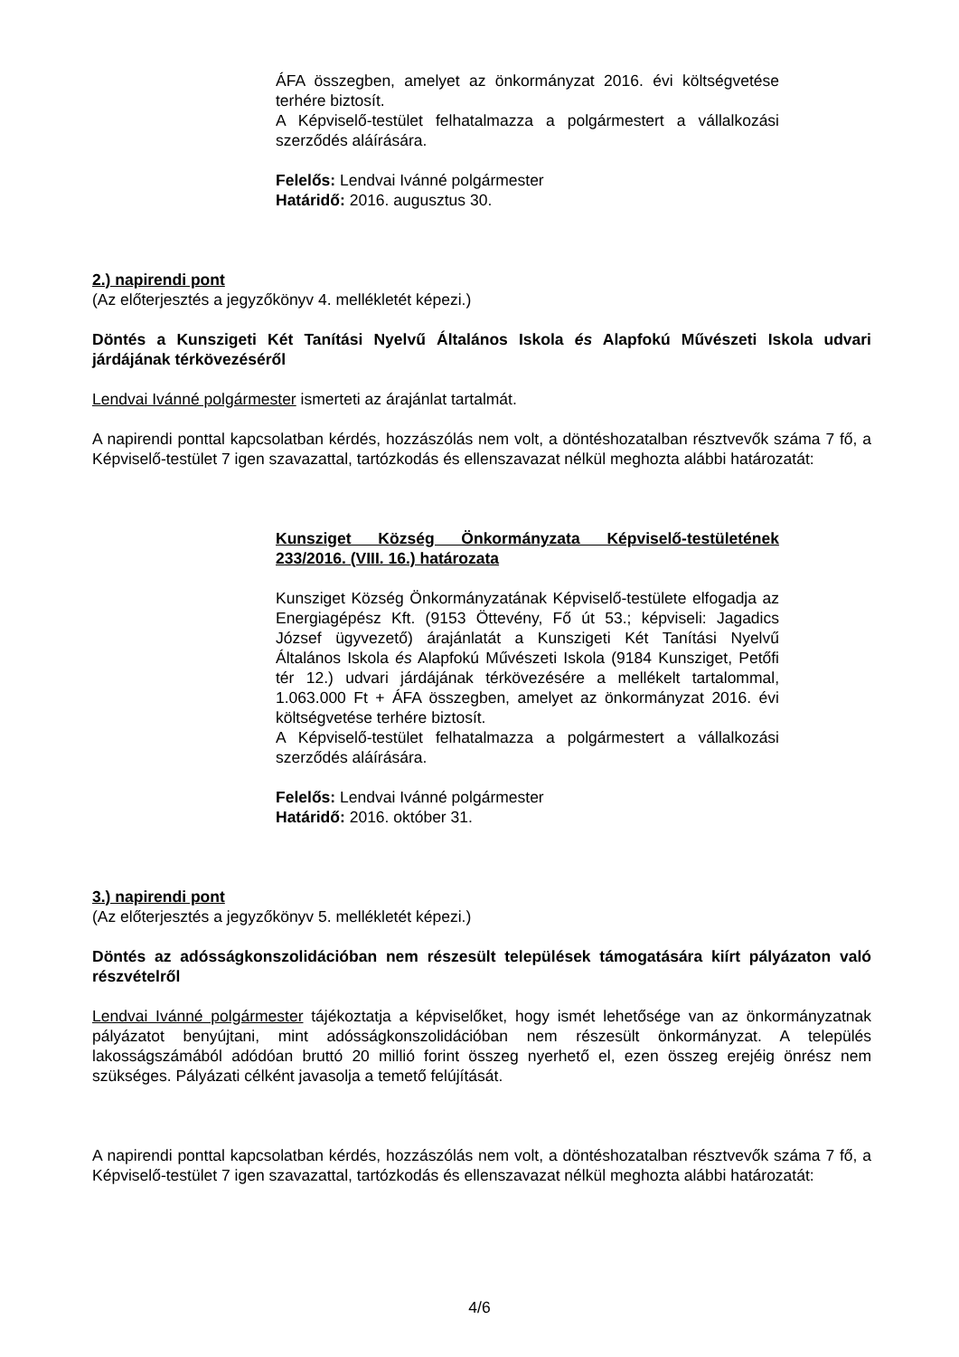ÁFA összegben, amelyet az önkormányzat 2016. évi költségvetése terhére biztosít.
A Képviselő-testület felhatalmazza a polgármestert a vállalkozási szerződés aláírására.
Felelős: Lendvai Ivánné polgármester
Határidő: 2016. augusztus 30.
2.) napirendi pont
(Az előterjesztés a jegyzőkönyv 4. mellékletét képezi.)
Döntés a Kunszigeti Két Tanítási Nyelvű Általános Iskola és Alapfokú Művészeti Iskola udvari járdájának térkövezéséről
Lendvai Ivánné polgármester ismerteti az árajánlat tartalmát.
A napirendi ponttal kapcsolatban kérdés, hozzászólás nem volt, a döntéshozatalban résztvevők száma 7 fő, a Képviselő-testület 7 igen szavazattal, tartózkodás és ellenszavazat nélkül meghozta alábbi határozatát:
Kunsziget Község Önkormányzata Képviselő-testületének 233/2016. (VIII. 16.) határozata
Kunsziget Község Önkormányzatának Képviselő-testülete elfogadja az Energiagépész Kft. (9153 Öttevény, Fő út 53.; képviseli: Jagadics József ügyvezető) árajánlatát a Kunszigeti Két Tanítási Nyelvű Általános Iskola és Alapfokú Művészeti Iskola (9184 Kunsziget, Petőfi tér 12.) udvari járdájának térkövezésére a mellékelt tartalommal, 1.063.000 Ft + ÁFA összegben, amelyet az önkormányzat 2016. évi költségvetése terhére biztosít.
A Képviselő-testület felhatalmazza a polgármestert a vállalkozási szerződés aláírására.
Felelős: Lendvai Ivánné polgármester
Határidő: 2016. október 31.
3.) napirendi pont
(Az előterjesztés a jegyzőkönyv 5. mellékletét képezi.)
Döntés az adósságkonszolidációban nem részesült települések támogatására kiírt pályázaton való részvételről
Lendvai Ivánné polgármester tájékoztatja a képviselőket, hogy ismét lehetősége van az önkormányzatnak pályázatot benyújtani, mint adósságkonszolidációban nem részesült önkormányzat. A település lakosságszámából adódóan bruttó 20 millió forint összeg nyerhető el, ezen összeg erejéig önrész nem szükséges. Pályázati célként javasolja a temető felújítását.
A napirendi ponttal kapcsolatban kérdés, hozzászólás nem volt, a döntéshozatalban résztvevők száma 7 fő, a Képviselő-testület 7 igen szavazattal, tartózkodás és ellenszavazat nélkül meghozta alábbi határozatát:
4/6